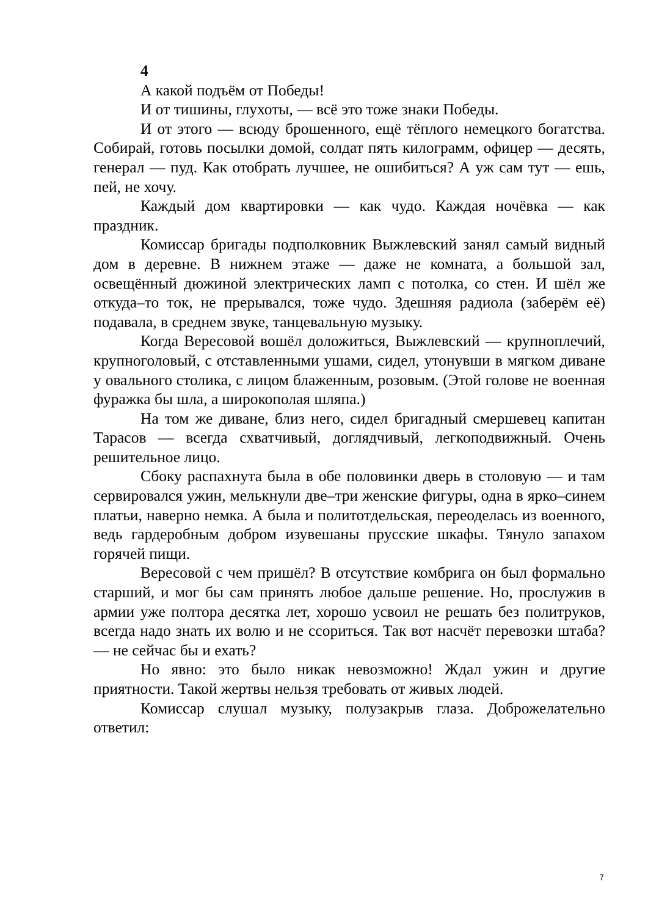4
А какой подъём от Победы!
И от тишины, глухоты, — всё это тоже знаки Победы.
И от этого — всюду брошенного, ещё тёплого немецкого богатства. Собирай, готовь посылки домой, солдат пять килограмм, офицер — десять, генерал — пуд. Как отобрать лучшее, не ошибиться? А уж сам тут — ешь, пей, не хочу.
Каждый дом квартировки — как чудо. Каждая ночёвка — как праздник.
Комиссар бригады подполковник Выжлевский занял самый видный дом в деревне. В нижнем этаже — даже не комната, а большой зал, освещённый дюжиной электрических ламп с потолка, со стен. И шёл же откуда–то ток, не прерывался, тоже чудо. Здешняя радиола (заберём её) подавала, в среднем звуке, танцевальную музыку.
Когда Вересовой вошёл доложиться, Выжлевский — крупноплечий, крупноголовый, с отставленными ушами, сидел, утонувши в мягком диване у овального столика, с лицом блаженным, розовым. (Этой голове не военная фуражка бы шла, а широкополая шляпа.)
На том же диване, близ него, сидел бригадный смершевец капитан Тарасов — всегда схватчивый, доглядчивый, легкоподвижный. Очень решительное лицо.
Сбоку распахнута была в обе половинки дверь в столовую — и там сервировался ужин, мелькнули две–три женские фигуры, одна в ярко–синем платьи, наверно немка. А была и политотдельская, переоделась из военного, ведь гардеробным добром изувешаны прусские шкафы. Тянуло запахом горячей пищи.
Вересовой с чем пришёл? В отсутствие комбрига он был формально старший, и мог бы сам принять любое дальше решение. Но, прослужив в армии уже полтора десятка лет, хорошо усвоил не решать без политруков, всегда надо знать их волю и не ссориться. Так вот насчёт перевозки штаба? — не сейчас бы и ехать?
Но явно: это было никак невозможно! Ждал ужин и другие приятности. Такой жертвы нельзя требовать от живых людей.
Комиссар слушал музыку, полузакрыв глаза. Доброжелательно ответил:
7